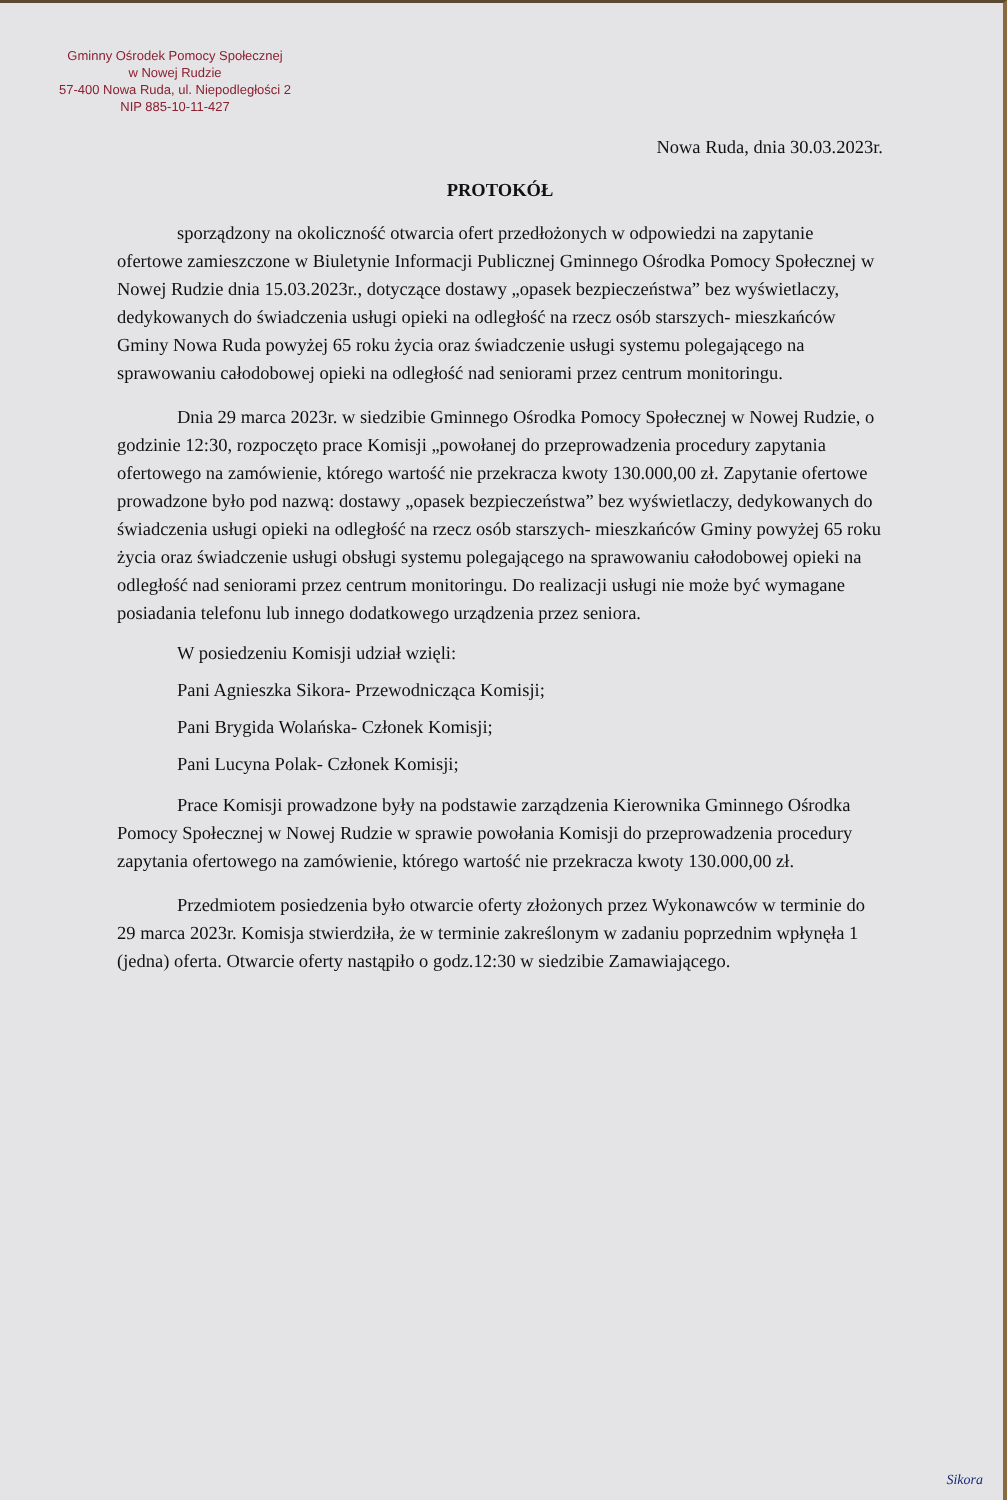Gminny Ośrodek Pomocy Społecznej
w Nowej Rudzie
57-400 Nowa Ruda, ul. Niepodległości 2
NIP 885-10-11-427
Nowa Ruda, dnia 30.03.2023r.
PROTOKÓŁ
sporządzony na okoliczność otwarcia ofert przedłożonych w odpowiedzi na zapytanie ofertowe zamieszczone w Biuletynie Informacji Publicznej Gminnego Ośrodka Pomocy Społecznej w Nowej Rudzie dnia 15.03.2023r., dotyczące dostawy „opasek bezpieczeństwa” bez wyświetlaczy, dedykowanych do świadczenia usługi opieki na odległość na rzecz osób starszych- mieszkańców Gminy Nowa Ruda powyżej 65 roku życia oraz świadczenie usługi systemu polegającego na sprawowaniu całodobowej opieki na odległość nad seniorami przez centrum monitoringu.
Dnia 29 marca 2023r. w siedzibie Gminnego Ośrodka Pomocy Społecznej w Nowej Rudzie, o godzinie 12:30, rozpoczęto prace Komisji „powołanej do przeprowadzenia procedury zapytania ofertowego na zamówienie, którego wartość nie przekracza kwoty 130.000,00 zł. Zapytanie ofertowe prowadzone było pod nazwą: dostawy „opasek bezpieczeństwa” bez wyświetlaczy, dedykowanych do świadczenia usługi opieki na odległość na rzecz osób starszych- mieszkańców Gminy powyżej 65 roku życia oraz świadczenie usługi obsługi systemu polegającego na sprawowaniu całodobowej opieki na odległość nad seniorami przez centrum monitoringu. Do realizacji usługi nie może być wymagane posiadania telefonu lub innego dodatkowego urządzenia przez seniora.
W posiedzeniu Komisji udział wzięli:
Pani Agnieszka Sikora- Przewodnicząca Komisji;
Pani Brygida Wolańska- Członek Komisji;
Pani Lucyna Polak- Członek Komisji;
Prace Komisji prowadzone były na podstawie zarządzenia Kierownika Gminnego Ośrodka Pomocy Społecznej w Nowej Rudzie w sprawie powołania Komisji do przeprowadzenia procedury zapytania ofertowego na zamówienie, którego wartość nie przekracza kwoty 130.000,00 zł.
Przedmiotem posiedzenia było otwarcie oferty złożonych przez Wykonawców w terminie do 29 marca 2023r. Komisja stwierdziła, że w terminie zakreślonym w zadaniu poprzednim wpłynęła 1 (jedna) oferta. Otwarcie oferty nastąpiło o godz.12:30 w siedzibie Zamawiającego.
Sikora